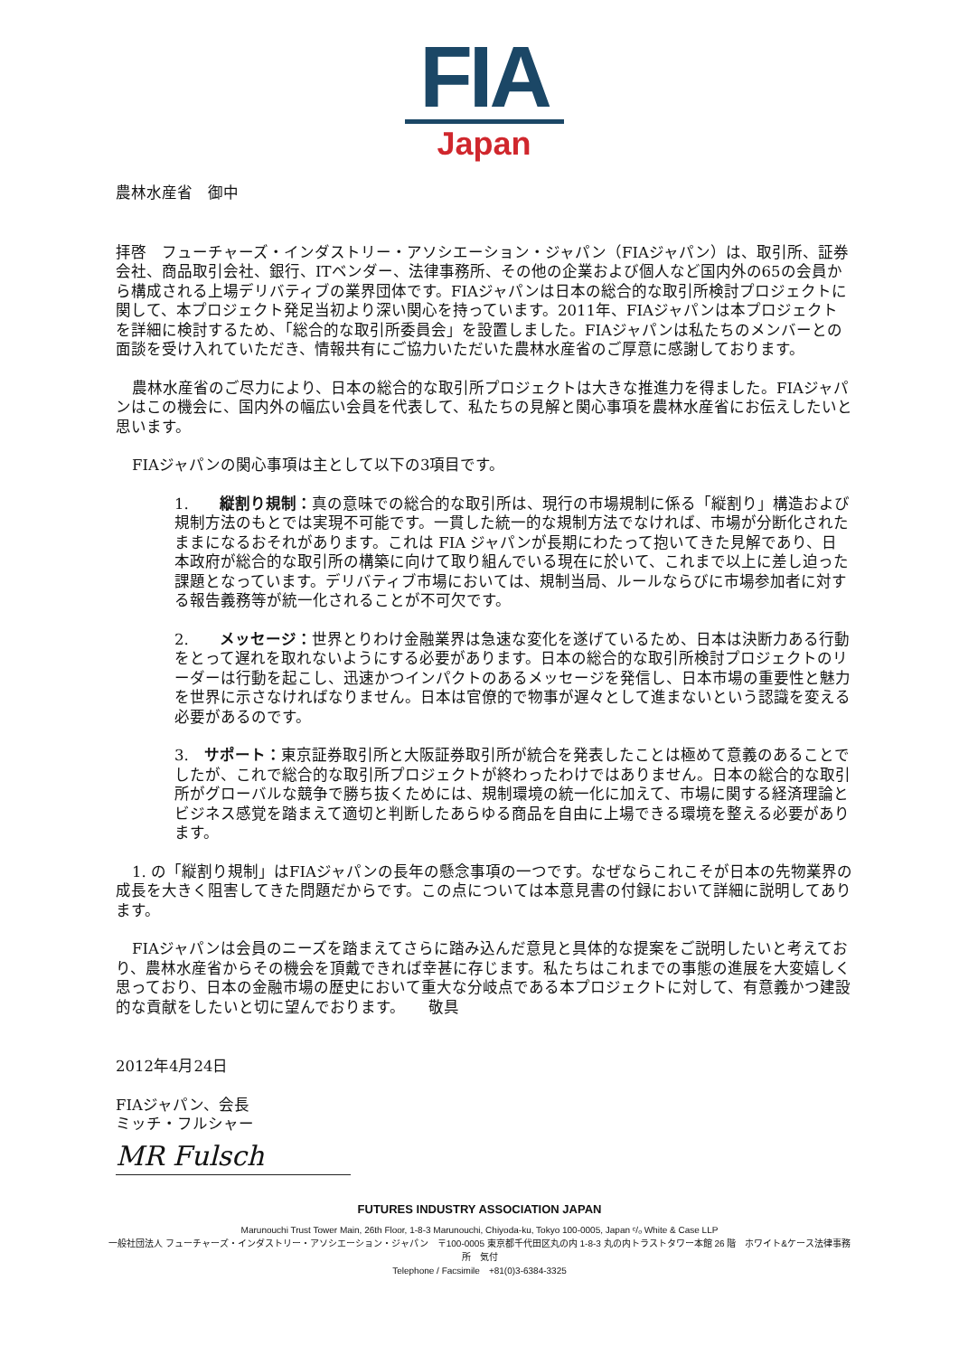FIA
Japan
農林水産省　御中
拝啓　フューチャーズ・インダストリー・アソシエーション・ジャパン（FIAジャパン）は、取引所、証券会社、商品取引会社、銀行、ITベンダー、法律事務所、その他の企業および個人など国内外の65の会員から構成される上場デリバティブの業界団体です。FIAジャパンは日本の総合的な取引所検討プロジェクトに関して、本プロジェクト発足当初より深い関心を持っています。2011年、FIAジャパンは本プロジェクトを詳細に検討するため、「総合的な取引所委員会」を設置しました。FIAジャパンは私たちのメンバーとの面談を受け入れていただき、情報共有にご協力いただいた農林水産省のご厚意に感謝しております。
農林水産省のご尽力により、日本の総合的な取引所プロジェクトは大きな推進力を得ました。FIAジャパンはこの機会に、国内外の幅広い会員を代表して、私たちの見解と関心事項を農林水産省にお伝えしたいと思います。
FIAジャパンの関心事項は主として以下の3項目です。
1.　　縦割り規制：真の意味での総合的な取引所は、現行の市場規制に係る「縦割り」構造および規制方法のもとでは実現不可能です。一貫した統一的な規制方法でなければ、市場が分断化されたままになるおそれがあります。これは FIA ジャパンが長期にわたって抱いてきた見解であり、日本政府が総合的な取引所の構築に向けて取り組んでいる現在に於いて、これまで以上に差し迫った課題となっています。デリバティブ市場においては、規制当局、ルールならびに市場参加者に対する報告義務等が統一化されることが不可欠です。
2.　　メッセージ：世界とりわけ金融業界は急速な変化を遂げているため、日本は決断力ある行動をとって遅れを取れないようにする必要があります。日本の総合的な取引所検討プロジェクトのリーダーは行動を起こし、迅速かつインパクトのあるメッセージを発信し、日本市場の重要性と魅力を世界に示さなければなりません。日本は官僚的で物事が遅々として進まないという認識を変える必要があるのです。
3.　サポート：東京証券取引所と大阪証券取引所が統合を発表したことは極めて意義のあることでしたが、これで総合的な取引所プロジェクトが終わったわけではありません。日本の総合的な取引所がグローバルな競争で勝ち抜くためには、規制環境の統一化に加えて、市場に関する経済理論とビジネス感覚を踏まえて適切と判断したあらゆる商品を自由に上場できる環境を整える必要があります。
1. の「縦割り規制」はFIAジャパンの長年の懸念事項の一つです。なぜならこれこそが日本の先物業界の成長を大きく阻害してきた問題だからです。この点については本意見書の付録において詳細に説明してあります。
FIAジャパンは会員のニーズを踏まえてさらに踏み込んだ意見と具体的な提案をご説明したいと考えており、農林水産省からその機会を頂戴できれば幸甚に存じます。私たちはこれまでの事態の進展を大変嬉しく思っており、日本の金融市場の歴史において重大な分岐点である本プロジェクトに対して、有意義かつ建設的な貢献をしたいと切に望んでおります。　　敬具
2012年4月24日
FIAジャパン、会長
ミッチ・フルシャー
MR Fulsch
FUTURES INDUSTRY ASSOCIATION JAPAN
Marunouchi Trust Tower Main, 26th Floor, 1-8-3 Marunouchi, Chiyoda-ku, Tokyo 100-0005, Japan ᶜ/ₒ White & Case LLP
一般社団法人 フューチャーズ・インダストリー・アソシエーション・ジャパン　〒100-0005 東京都千代田区丸の内 1-8-3 丸の内トラストタワー本館 26 階　ホワイト&ケース法律事務所　気付
Telephone / Facsimile　+81(0)3-6384-3325